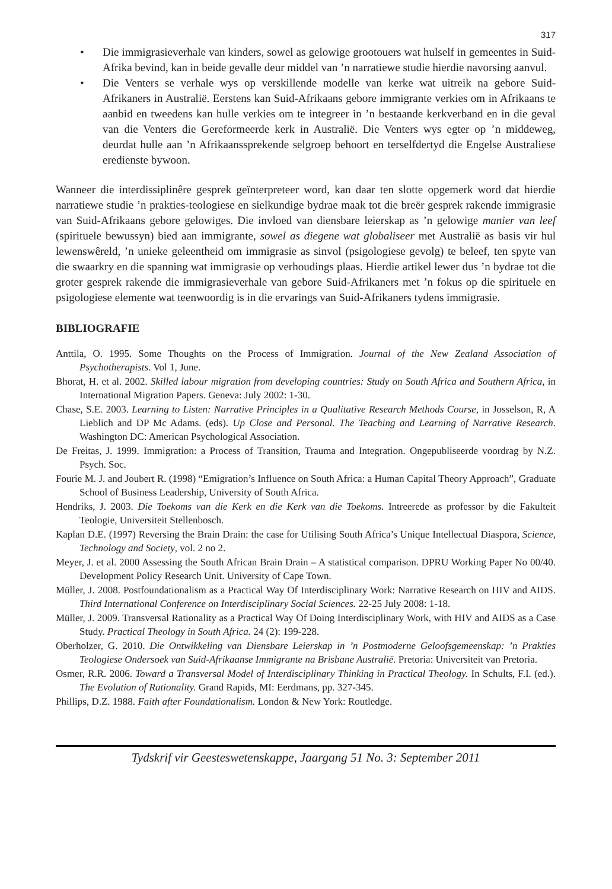317
• Die immigrasieverhale van kinders, sowel as gelowige grootouers wat hulself in gemeentes in Suid-Afrika bevind, kan in beide gevalle deur middel van ’n narratiewe studie hierdie navorsing aanvul.
• Die Venters se verhale wys op verskillende modelle van kerke wat uitreik na gebore Suid-Afrikaners in Australië. Eerstens kan Suid-Afrikaans gebore immigrante verkies om in Afrikaans te aanbid en tweedens kan hulle verkies om te integreer in ’n bestaande kerkverband en in die geval van die Venters die Gereformeerde kerk in Australië. Die Venters wys egter op ’n middeweg, deurdat hulle aan ’n Afrikaanssprekende selgroep behoort en terselfdertyd die Engelse Australiese eredienste bywoon.
Wanneer die interdissiplinêre gesprek geïnterpreteer word, kan daar ten slotte opgemerk word dat hierdie narratiewe studie ’n prakties-teologiese en sielkundige bydrae maak tot die breër gesprek rakende immigrasie van Suid-Afrikaans gebore gelowiges. Die invloed van diensbare leierskap as ’n gelowige manier van leef (spirituele bewussyn) bied aan immigrante, sowel as diegene wat globaliseer met Australië as basis vir hul lewenswêreld, ’n unieke geleentheid om immigrasie as sinvol (psigologiese gevolg) te beleef, ten spyte van die swaarkry en die spanning wat immigrasie op verhoudings plaas. Hierdie artikel lewer dus ’n bydrae tot die groter gesprek rakende die immigrasieverhale van gebore Suid-Afrikaners met ’n fokus op die spirituele en psigologiese elemente wat teenwoordig is in die ervarings van Suid-Afrikaners tydens immigrasie.
BIBLIOGRAFIE
Anttila, O. 1995. Some Thoughts on the Process of Immigration. Journal of the New Zealand Association of Psychotherapists. Vol 1, June.
Bhorat, H. et al. 2002. Skilled labour migration from developing countries: Study on South Africa and Southern Africa, in International Migration Papers. Geneva: July 2002: 1-30.
Chase, S.E. 2003. Learning to Listen: Narrative Principles in a Qualitative Research Methods Course, in Josselson, R, A Lieblich and DP Mc Adams. (eds). Up Close and Personal. The Teaching and Learning of Narrative Research. Washington DC: American Psychological Association.
De Freitas, J. 1999. Immigration: a Process of Transition, Trauma and Integration. Ongepubliseerde voordrag by N.Z. Psych. Soc.
Fourie M. J. and Joubert R. (1998) “Emigration’s Influence on South Africa: a Human Capital Theory Approach”, Graduate School of Business Leadership, University of South Africa.
Hendriks, J. 2003. Die Toekoms van die Kerk en die Kerk van die Toekoms. Intreerede as professor by die Fakulteit Teologie, Universiteit Stellenbosch.
Kaplan D.E. (1997) Reversing the Brain Drain: the case for Utilising South Africa’s Unique Intellectual Diaspora, Science, Technology and Society, vol. 2 no 2.
Meyer, J. et al. 2000 Assessing the South African Brain Drain – A statistical comparison. DPRU Working Paper No 00/40. Development Policy Research Unit. University of Cape Town.
Müller, J. 2008. Postfoundationalism as a Practical Way Of Interdisciplinary Work: Narrative Research on HIV and AIDS. Third International Conference on Interdisciplinary Social Sciences. 22-25 July 2008: 1-18.
Müller, J. 2009. Transversal Rationality as a Practical Way Of Doing Interdisciplinary Work, with HIV and AIDS as a Case Study. Practical Theology in South Africa. 24 (2): 199-228.
Oberholzer, G. 2010. Die Ontwikkeling van Diensbare Leierskap in ’n Postmoderne Geloofsgemeenskap: ’n Prakties Teologiese Ondersoek van Suid-Afrikaanse Immigrante na Brisbane Australië. Pretoria: Universiteit van Pretoria.
Osmer, R.R. 2006. Toward a Transversal Model of Interdisciplinary Thinking in Practical Theology. In Schults, F.I. (ed.). The Evolution of Rationality. Grand Rapids, MI: Eerdmans, pp. 327-345.
Phillips, D.Z. 1988. Faith after Foundationalism. London & New York: Routledge.
Tydskrif vir Geesteswetenskappe, Jaargang 51 No. 3: September 2011